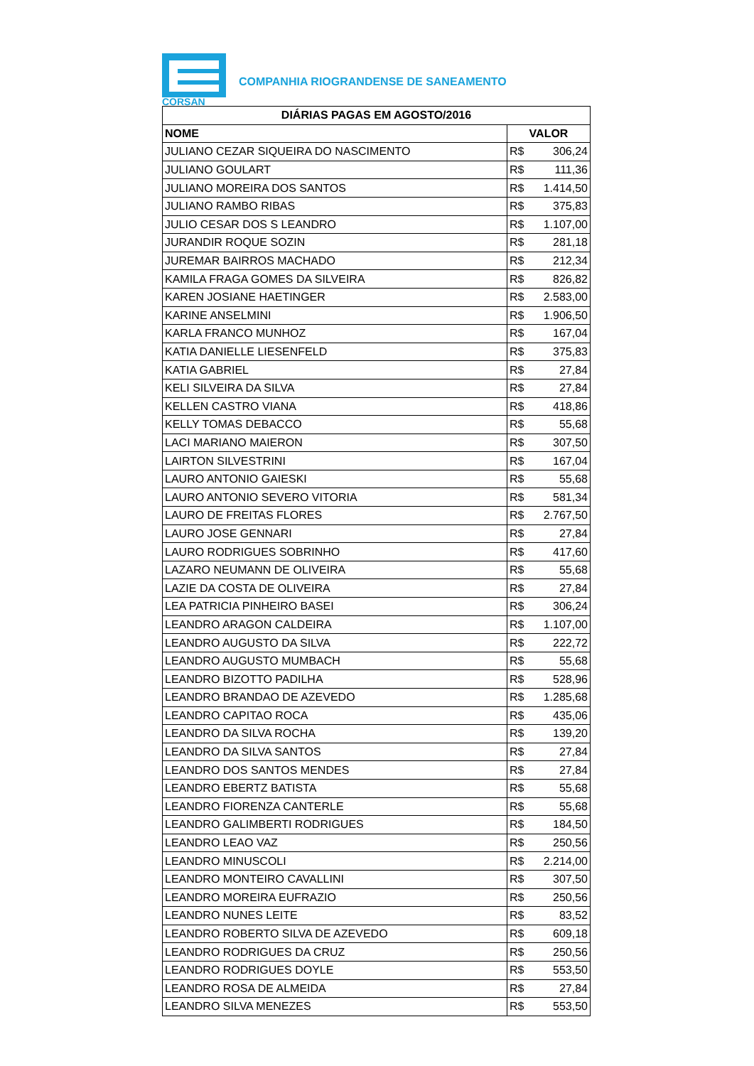CORSAN
COMPANHIA RIOGRANDENSE DE SANEAMENTO
| DIÁRIAS PAGAS EM AGOSTO/2016 | |
| --- | --- |
| NOME | VALOR |
| JULIANO CEZAR SIQUEIRA DO NASCIMENTO | R$ 306,24 |
| JULIANO GOULART | R$ 111,36 |
| JULIANO MOREIRA DOS SANTOS | R$ 1.414,50 |
| JULIANO RAMBO RIBAS | R$ 375,83 |
| JULIO CESAR DOS S LEANDRO | R$ 1.107,00 |
| JURANDIR ROQUE SOZIN | R$ 281,18 |
| JUREMAR BAIRROS MACHADO | R$ 212,34 |
| KAMILA FRAGA GOMES DA SILVEIRA | R$ 826,82 |
| KAREN JOSIANE HAETINGER | R$ 2.583,00 |
| KARINE ANSELMINI | R$ 1.906,50 |
| KARLA FRANCO MUNHOZ | R$ 167,04 |
| KATIA DANIELLE LIESENFELD | R$ 375,83 |
| KATIA GABRIEL | R$ 27,84 |
| KELI SILVEIRA DA SILVA | R$ 27,84 |
| KELLEN CASTRO VIANA | R$ 418,86 |
| KELLY TOMAS DEBACCO | R$ 55,68 |
| LACI MARIANO MAIERON | R$ 307,50 |
| LAIRTON SILVESTRINI | R$ 167,04 |
| LAURO ANTONIO GAIESKI | R$ 55,68 |
| LAURO ANTONIO SEVERO VITORIA | R$ 581,34 |
| LAURO DE FREITAS FLORES | R$ 2.767,50 |
| LAURO JOSE GENNARI | R$ 27,84 |
| LAURO RODRIGUES SOBRINHO | R$ 417,60 |
| LAZARO NEUMANN DE OLIVEIRA | R$ 55,68 |
| LAZIE DA COSTA DE OLIVEIRA | R$ 27,84 |
| LEA PATRICIA PINHEIRO BASEI | R$ 306,24 |
| LEANDRO ARAGON CALDEIRA | R$ 1.107,00 |
| LEANDRO AUGUSTO DA SILVA | R$ 222,72 |
| LEANDRO AUGUSTO MUMBACH | R$ 55,68 |
| LEANDRO BIZOTTO PADILHA | R$ 528,96 |
| LEANDRO BRANDAO DE AZEVEDO | R$ 1.285,68 |
| LEANDRO CAPITAO ROCA | R$ 435,06 |
| LEANDRO DA SILVA ROCHA | R$ 139,20 |
| LEANDRO DA SILVA SANTOS | R$ 27,84 |
| LEANDRO DOS SANTOS MENDES | R$ 27,84 |
| LEANDRO EBERTZ BATISTA | R$ 55,68 |
| LEANDRO FIORENZA CANTERLE | R$ 55,68 |
| LEANDRO GALIMBERTI RODRIGUES | R$ 184,50 |
| LEANDRO LEAO VAZ | R$ 250,56 |
| LEANDRO MINUSCOLI | R$ 2.214,00 |
| LEANDRO MONTEIRO CAVALLINI | R$ 307,50 |
| LEANDRO MOREIRA EUFRAZIO | R$ 250,56 |
| LEANDRO NUNES LEITE | R$ 83,52 |
| LEANDRO ROBERTO SILVA DE AZEVEDO | R$ 609,18 |
| LEANDRO RODRIGUES DA CRUZ | R$ 250,56 |
| LEANDRO RODRIGUES DOYLE | R$ 553,50 |
| LEANDRO ROSA DE ALMEIDA | R$ 27,84 |
| LEANDRO SILVA MENEZES | R$ 553,50 |